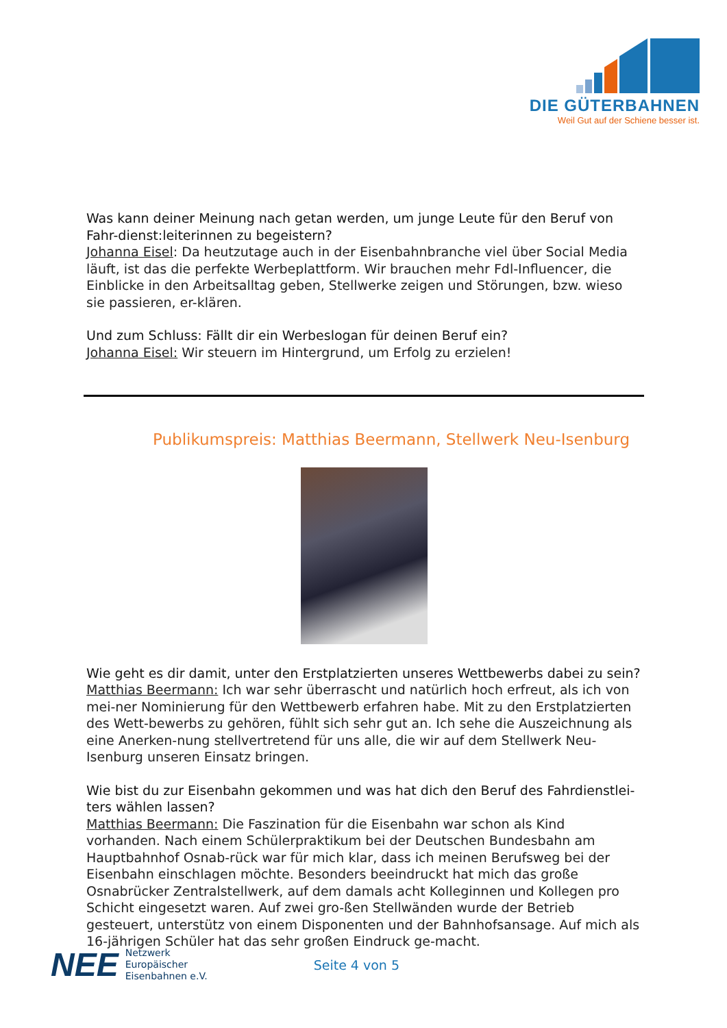DIE GÜTERBAHNEN
Weil Gut auf der Schiene besser ist.
Was kann deiner Meinung nach getan werden, um junge Leute für den Beruf von Fahr-dienst:leiterinnen zu begeistern?
Johanna Eisel: Da heutzutage auch in der Eisenbahnbranche viel über Social Media läuft, ist das die perfekte Werbeplattform. Wir brauchen mehr Fdl-Influencer, die Einblicke in den Arbeitsalltag geben, Stellwerke zeigen und Störungen, bzw. wieso sie passieren, er-klären.
Und zum Schluss: Fällt dir ein Werbeslogan für deinen Beruf ein?
Johanna Eisel: Wir steuern im Hintergrund, um Erfolg zu erzielen!
Publikumspreis: Matthias Beermann, Stellwerk Neu-Isenburg
Wie geht es dir damit, unter den Erstplatzierten unseres Wettbewerbs dabei zu sein?
Matthias Beermann: Ich war sehr überrascht und natürlich hoch erfreut, als ich von mei-ner Nominierung für den Wettbewerb erfahren habe. Mit zu den Erstplatzierten des Wett-bewerbs zu gehören, fühlt sich sehr gut an. Ich sehe die Auszeichnung als eine Anerken-nung stellvertretend für uns alle, die wir auf dem Stellwerk Neu-Isenburg unseren Einsatz bringen.
Wie bist du zur Eisenbahn gekommen und was hat dich den Beruf des Fahrdienstlei-ters wählen lassen?
Matthias Beermann: Die Faszination für die Eisenbahn war schon als Kind vorhanden. Nach einem Schülerpraktikum bei der Deutschen Bundesbahn am Hauptbahnhof Osnab-rück war für mich klar, dass ich meinen Berufsweg bei der Eisenbahn einschlagen möchte. Besonders beeindruckt hat mich das große Osnabrücker Zentralstellwerk, auf dem damals acht Kolleginnen und Kollegen pro Schicht eingesetzt waren. Auf zwei gro-ßen Stellwänden wurde der Betrieb gesteuert, unterstütz von einem Disponenten und der Bahnhofsansage. Auf mich als 16-jährigen Schüler hat das sehr großen Eindruck ge-macht.
NEE
Netzwerk
Europäischer
Eisenbahnen e.V.
Seite 4 von 5